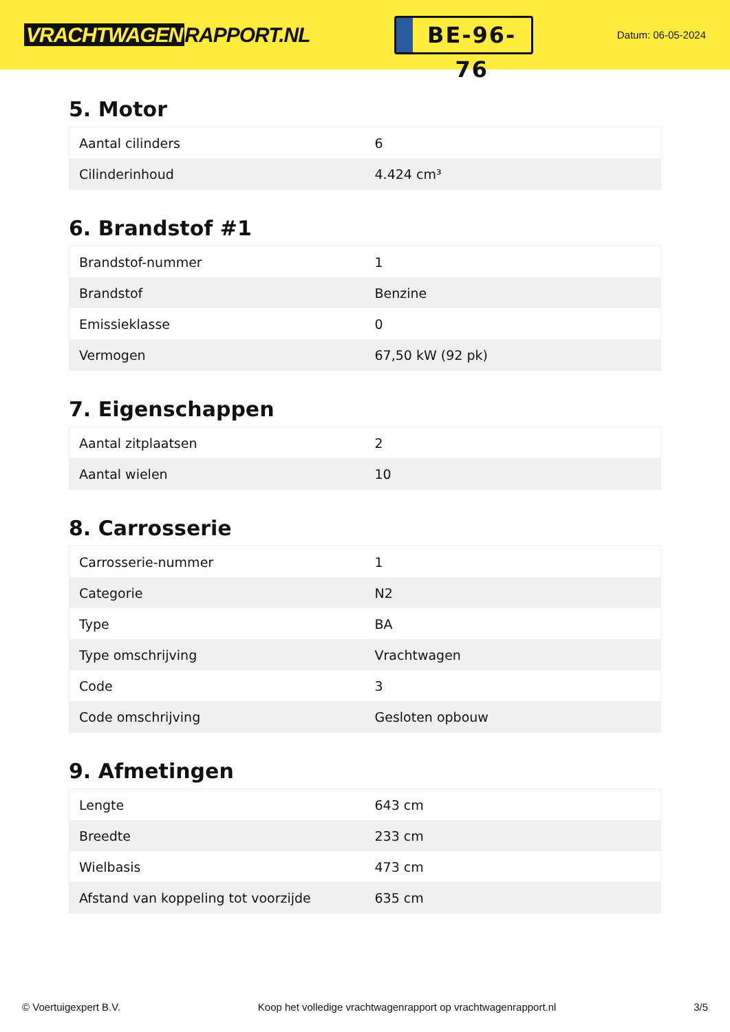VRACHTWAGEN RAPPORT.NL
BE-96-76
Datum: 06-05-2024
5. Motor
| Aantal cilinders | 6 |
| Cilinderinhoud | 4.424 cm³ |
6. Brandstof #1
| Brandstof-nummer | 1 |
| Brandstof | Benzine |
| Emissieklasse | 0 |
| Vermogen | 67,50 kW (92 pk) |
7. Eigenschappen
| Aantal zitplaatsen | 2 |
| Aantal wielen | 10 |
8. Carrosserie
| Carrosserie-nummer | 1 |
| Categorie | N2 |
| Type | BA |
| Type omschrijving | Vrachtwagen |
| Code | 3 |
| Code omschrijving | Gesloten opbouw |
9. Afmetingen
| Lengte | 643 cm |
| Breedte | 233 cm |
| Wielbasis | 473 cm |
| Afstand van koppeling tot voorzijde | 635 cm |
© Voertuigexpert B.V. Koop het volledige vrachtwagenrapport op vrachtwagenrapport.nl 3/5